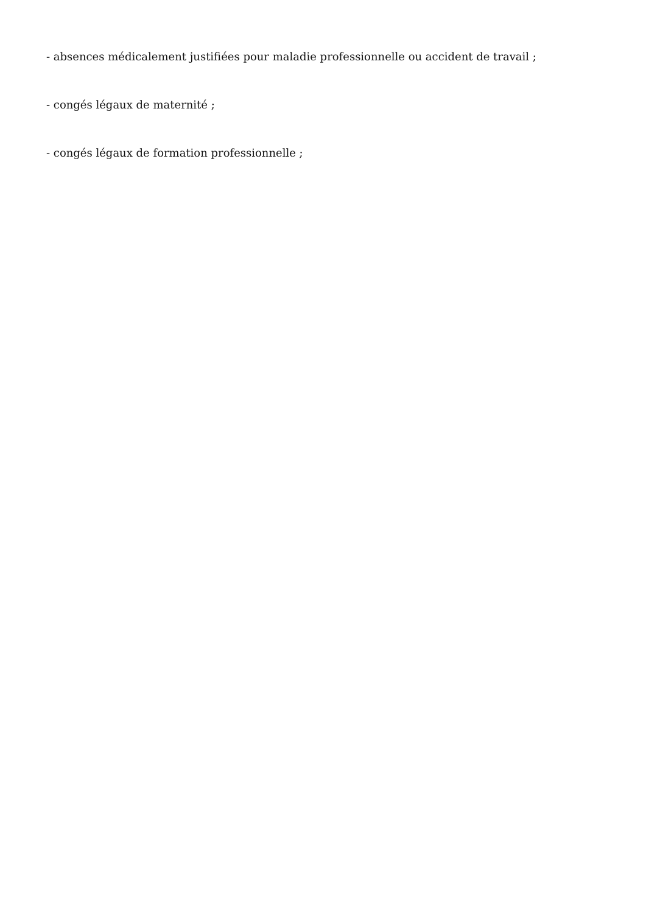- absences médicalement justifiées pour maladie professionnelle ou accident de travail ;
- congés légaux de maternité ;
- congés légaux de formation professionnelle ;